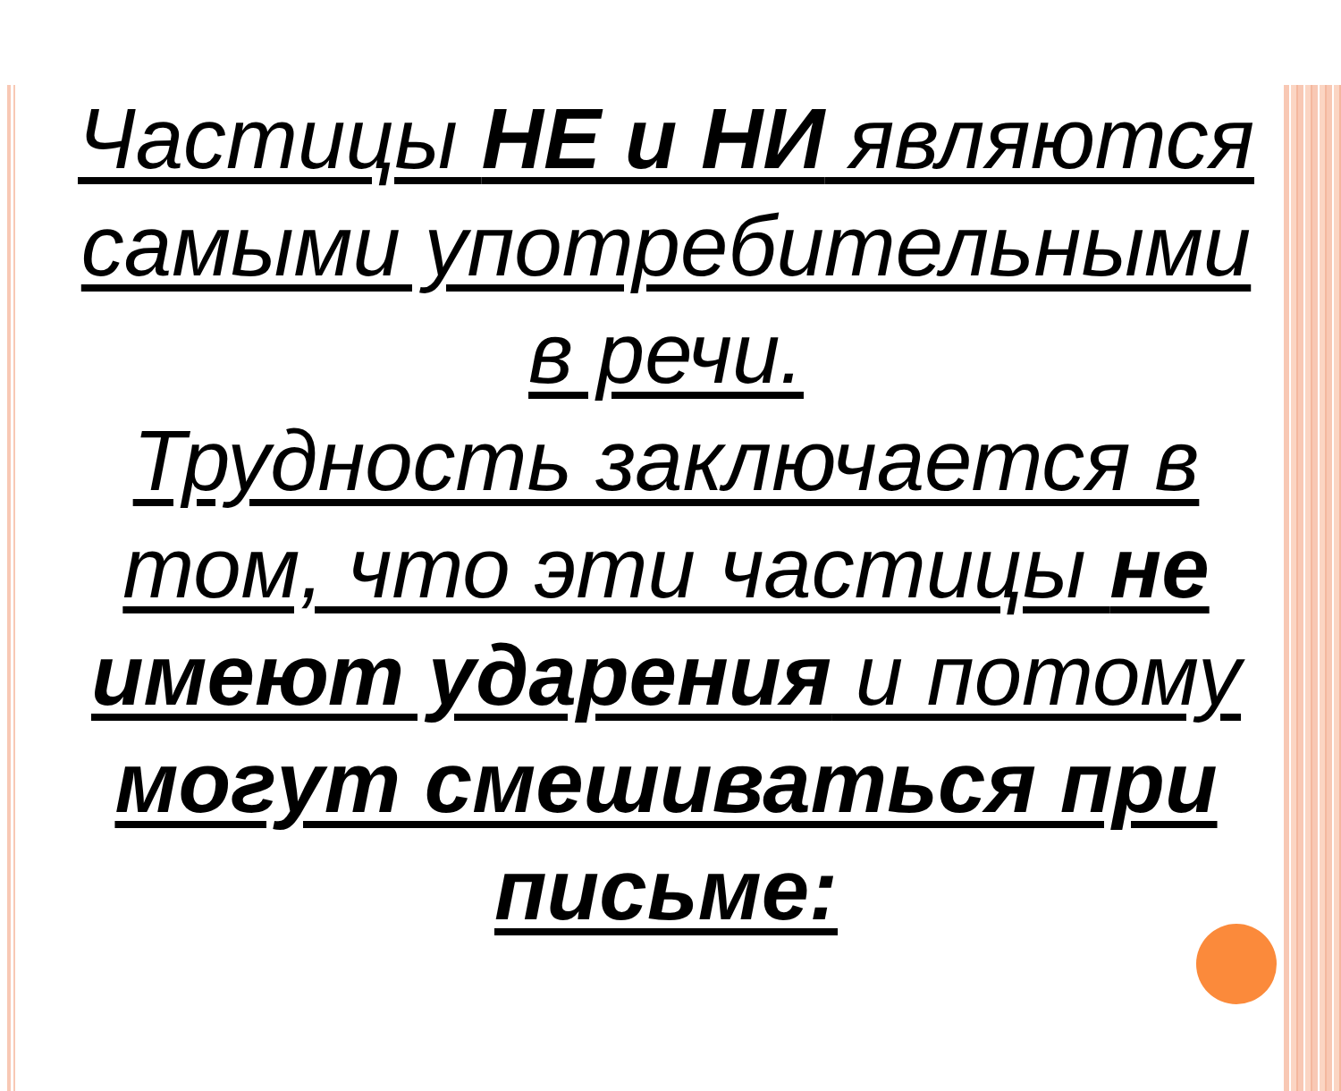Частицы НЕ и НИ являются самыми употребительными в речи.
Трудность заключается в том, что эти частицы не имеют ударения и потому могут смешиваться при письме: